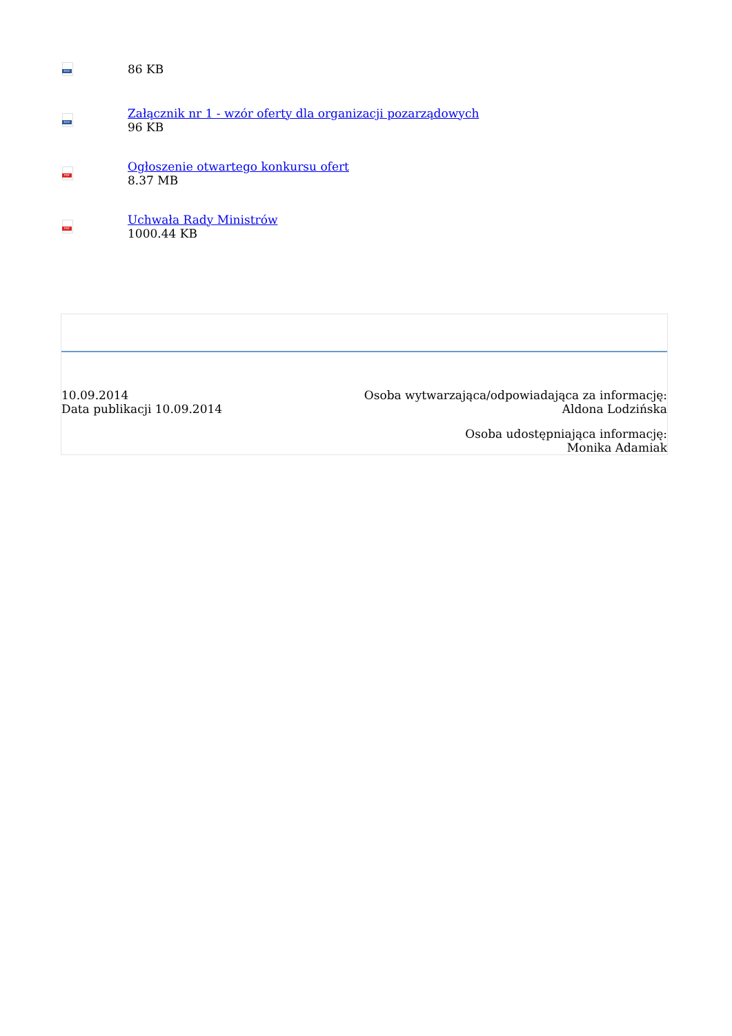DOC
86 KB
DOC
Załącznik nr 1 - wzór oferty dla organizacji pozarządowych
96 KB
PDF
Ogłoszenie otwartego konkursu ofert
8.37 MB
PDF
Uchwała Rady Ministrów
1000.44 KB
10.09.2014
Data publikacji 10.09.2014
Osoba wytwarzająca/odpowiadająca za informację:
Aldona Lodzińska
Osoba udostępniająca informację:
Monika Adamiak